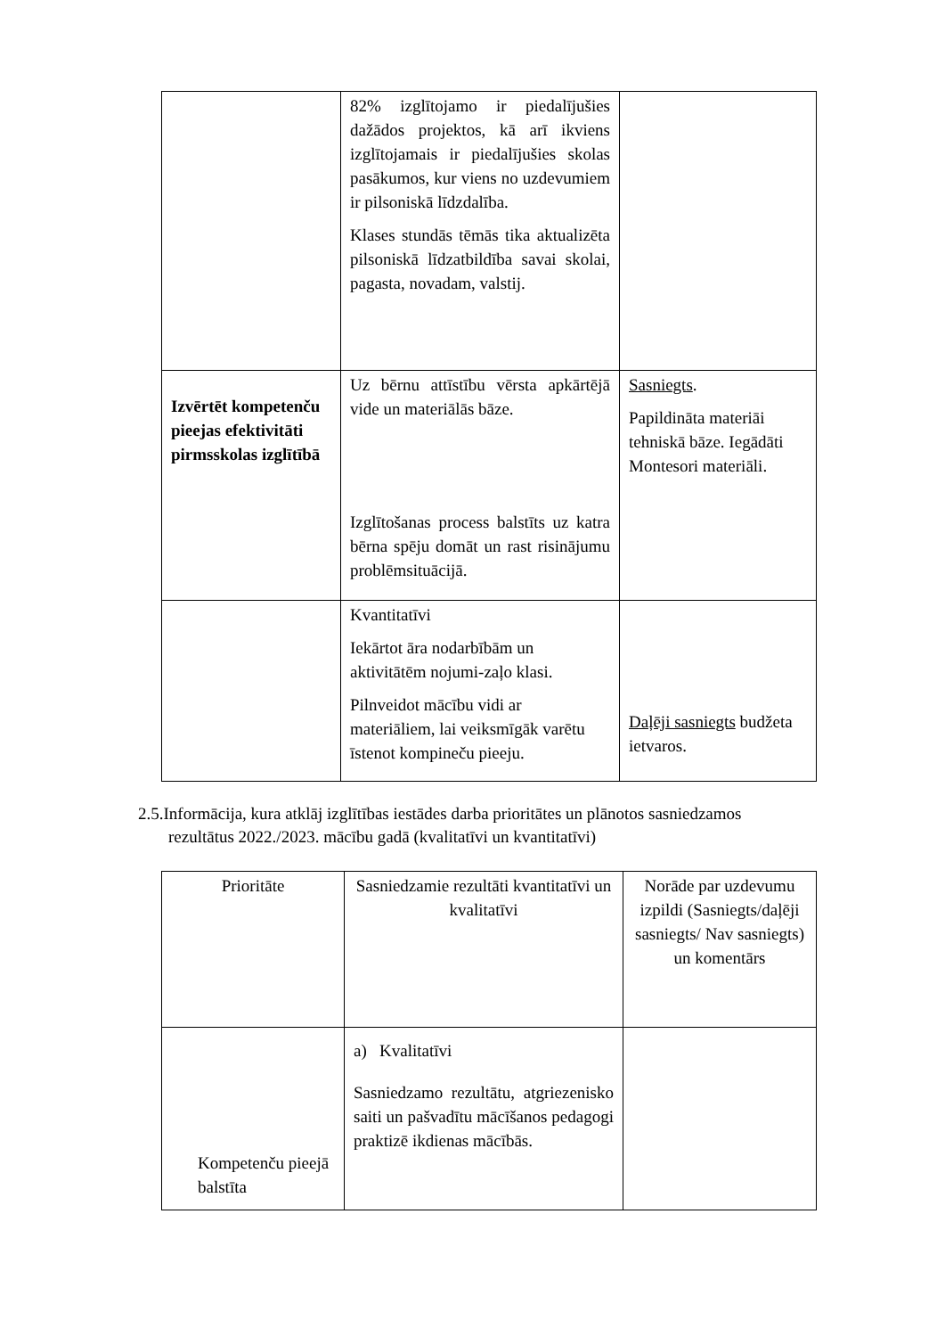| | 82% izglītojamo ir piedalījušies dažādos projektos, kā arī ikviens izglītojamais ir piedalījušies skolas pasākumos, kur viens no uzdevumiem ir pilsoniskā līdzdalība. Klases stundās tēmās tika aktualizēta pilsoniskā līdzatbildība savai skolai, pagasta, novadam, valstij. | |
| Izvērtēt kompetenču pieejas efektivitāti pirmsskolas izglītībā | Uz bērnu attīstību vērsta apkārtējā vide un materiālās bāze. Izglītošanas process balstīts uz katra bērna spēju domāt un rast risinājumu problēmsituācijā. | Sasniegts . Papildināta materiāi tehniskā bāze. Iegādāti Montesori materiāli. |
| | Kvantitatīvi Iekārtot āra nodarbībām un aktivitātēm nojumi-zaļo klasi. Pilnveidot mācību vidi ar materiāliem, lai veiksmīgāk varētu īstenot kompineču pieeju. | Daļēji sasniegts budžeta ietvaros. |
2.5.Informācija, kura atklāj izglītības iestādes darba prioritātes un plānotos sasniedzamos
rezultātus 2022./2023. mācību gadā (kvalitatīvi un kvantitatīvi)
| Prioritāte | Sasniedzamie rezultāti kvantitatīvi un kvalitatīvi | Norāde par uzdevumu izpildi (Sasniegts/daļēji sasniegts/ Nav sasniegts) un komentārs |
| Kompetenču pieejā balstīta | a) Kvalitatīvi Sasniedzamo rezultātu, atgriezenisko saiti un pašvadītu mācīšanos pedagogi praktizē ikdienas mācībās. | |